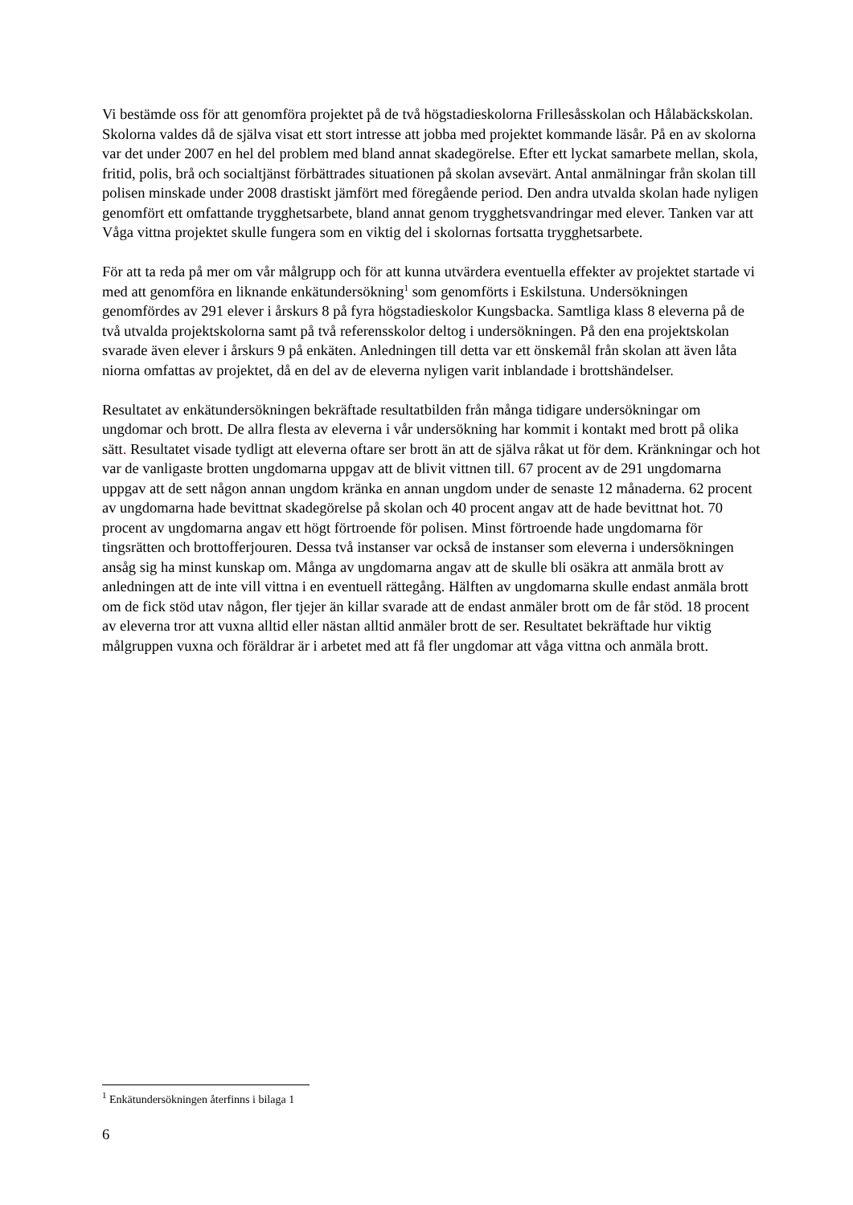Vi bestämde oss för att genomföra projektet på de två högstadieskolorna Frillesåsskolan och Hålabäckskolan. Skolorna valdes då de själva visat ett stort intresse att jobba med projektet kommande läsår. På en av skolorna var det under 2007 en hel del problem med bland annat skadegörelse. Efter ett lyckat samarbete mellan, skola, fritid, polis, brå och socialtjänst förbättrades situationen på skolan avsevärt. Antal anmälningar från skolan till polisen minskade under 2008 drastiskt jämfört med föregående period. Den andra utvalda skolan hade nyligen genomfört ett omfattande trygghetsarbete, bland annat genom trygghetsvandringar med elever. Tanken var att Våga vittna projektet skulle fungera som en viktig del i skolornas fortsatta trygghetsarbete.
För att ta reda på mer om vår målgrupp och för att kunna utvärdera eventuella effekter av projektet startade vi med att genomföra en liknande enkätundersökning<sup>1</sup> som genomförts i Eskilstuna. Undersökningen genomfördes av 291 elever i årskurs 8 på fyra högstadieskolor Kungsbacka. Samtliga klass 8 eleverna på de två utvalda projektskolorna samt på två referensskolor deltog i undersökningen. På den ena projektskolan svarade även elever i årskurs 9 på enkäten. Anledningen till detta var ett önskemål från skolan att även låta niorna omfattas av projektet, då en del av de eleverna nyligen varit inblandade i brottshändelser.
Resultatet av enkätundersökningen bekräftade resultatbilden från många tidigare undersökningar om ungdomar och brott. De allra flesta av eleverna i vår undersökning har kommit i kontakt med brott på olika sätt. Resultatet visade tydligt att eleverna oftare ser brott än att de själva råkat ut för dem. Kränkningar och hot var de vanligaste brotten ungdomarna uppgav att de blivit vittnen till. 67 procent av de 291 ungdomarna uppgav att de sett någon annan ungdom kränka en annan ungdom under de senaste 12 månaderna. 62 procent av ungdomarna hade bevittnat skadegörelse på skolan och 40 procent angav att de hade bevittnat hot. 70 procent av ungdomarna angav ett högt förtroende för polisen. Minst förtroende hade ungdomarna för tingsrätten och brottofferjouren. Dessa två instanser var också de instanser som eleverna i undersökningen ansåg sig ha minst kunskap om. Många av ungdomarna angav att de skulle bli osäkra att anmäla brott av anledningen att de inte vill vittna i en eventuell rättegång. Hälften av ungdomarna skulle endast anmäla brott om de fick stöd utav någon, fler tjejer än killar svarade att de endast anmäler brott om de får stöd. 18 procent av eleverna tror att vuxna alltid eller nästan alltid anmäler brott de ser. Resultatet bekräftade hur viktig målgruppen vuxna och föräldrar är i arbetet med att få fler ungdomar att våga vittna och anmäla brott.
<sup>1</sup> Enkätundersökningen återfinns i bilaga 1
6